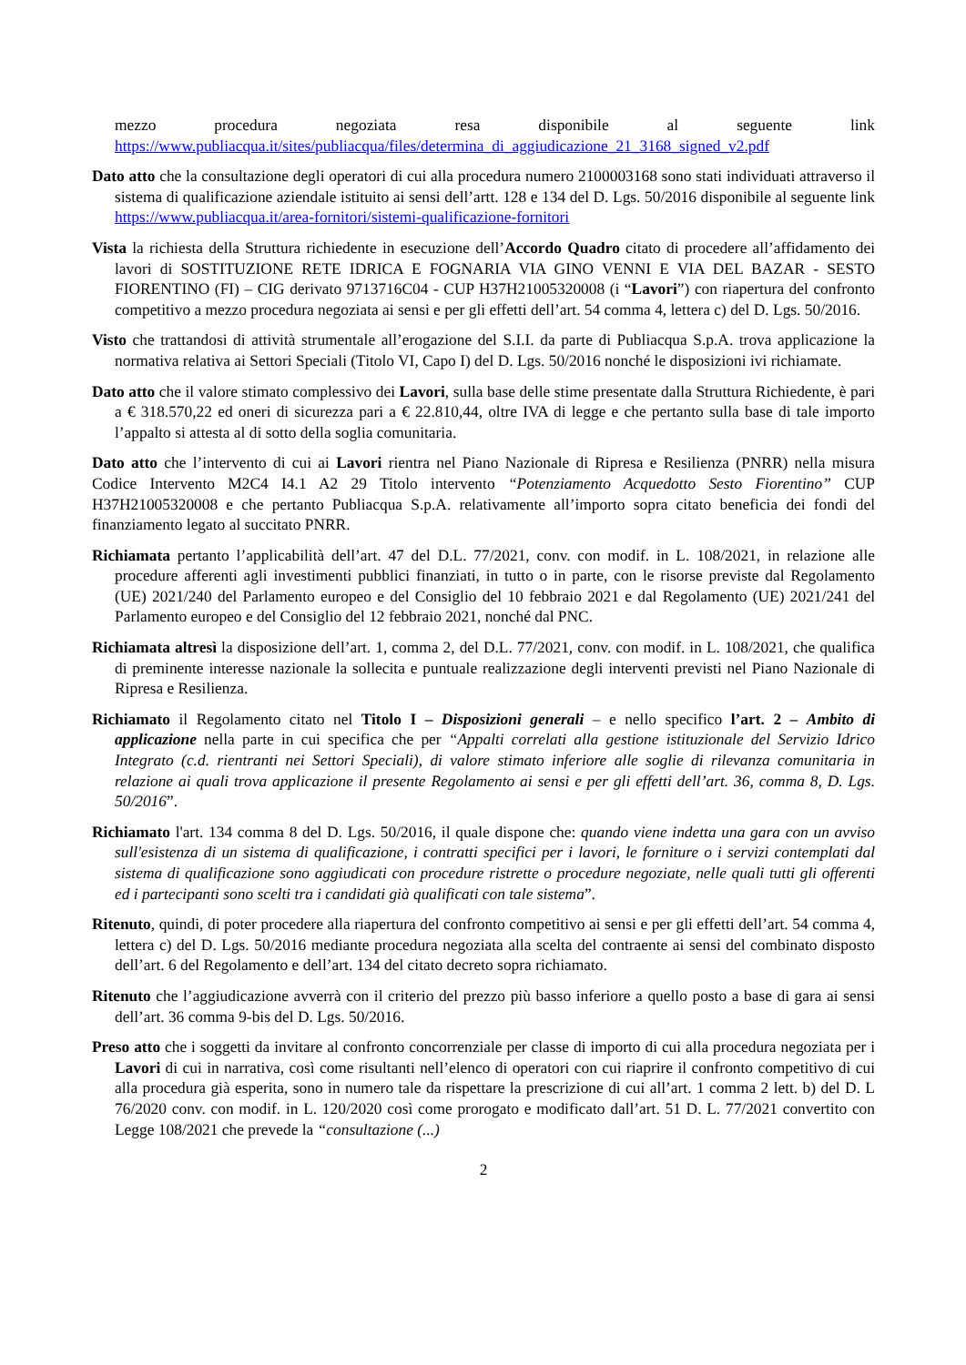mezzo procedura negoziata resa disponibile al seguente link
https://www.publiacqua.it/sites/publiacqua/files/determina_di_aggiudicazione_21_3168_signed_v2.pdf
Dato atto che la consultazione degli operatori di cui alla procedura numero 2100003168 sono stati individuati attraverso il sistema di qualificazione aziendale istituito ai sensi dell’artt. 128 e 134 del D. Lgs. 50/2016 disponibile al seguente link https://www.publiacqua.it/area-fornitori/sistemi-qualificazione-fornitori
Vista la richiesta della Struttura richiedente in esecuzione dell’Accordo Quadro citato di procedere all’affidamento dei lavori di SOSTITUZIONE RETE IDRICA E FOGNARIA VIA GINO VENNI E VIA DEL BAZAR - SESTO FIORENTINO (FI) – CIG derivato 9713716C04 - CUP H37H21005320008 (i “Lavori”) con riapertura del confronto competitivo a mezzo procedura negoziata ai sensi e per gli effetti dell’art. 54 comma 4, lettera c) del D. Lgs. 50/2016.
Visto che trattandosi di attività strumentale all’erogazione del S.I.I. da parte di Publiacqua S.p.A. trova applicazione la normativa relativa ai Settori Speciali (Titolo VI, Capo I) del D. Lgs. 50/2016 nonché le disposizioni ivi richiamate.
Dato atto che il valore stimato complessivo dei Lavori, sulla base delle stime presentate dalla Struttura Richiedente, è pari a € 318.570,22 ed oneri di sicurezza pari a € 22.810,44, oltre IVA di legge e che pertanto sulla base di tale importo l’appalto si attesta al di sotto della soglia comunitaria.
Dato atto che l’intervento di cui ai Lavori rientra nel Piano Nazionale di Ripresa e Resilienza (PNRR) nella misura Codice Intervento M2C4 I4.1 A2 29 Titolo intervento “Potenziamento Acquedotto Sesto Fiorentino” CUP H37H21005320008 e che pertanto Publiacqua S.p.A. relativamente all’importo sopra citato beneficia dei fondi del finanziamento legato al succitato PNRR.
Richiamata pertanto l’applicabilità dell’art. 47 del D.L. 77/2021, conv. con modif. in L. 108/2021, in relazione alle procedure afferenti agli investimenti pubblici finanziati, in tutto o in parte, con le risorse previste dal Regolamento (UE) 2021/240 del Parlamento europeo e del Consiglio del 10 febbraio 2021 e dal Regolamento (UE) 2021/241 del Parlamento europeo e del Consiglio del 12 febbraio 2021, nonché dal PNC.
Richiamata altresì la disposizione dell’art. 1, comma 2, del D.L. 77/2021, conv. con modif. in L. 108/2021, che qualifica di preminente interesse nazionale la sollecita e puntuale realizzazione degli interventi previsti nel Piano Nazionale di Ripresa e Resilienza.
Richiamato il Regolamento citato nel Titolo I – Disposizioni generali – e nello specifico l’art. 2 – Ambito di applicazione nella parte in cui specifica che per “Appalti correlati alla gestione istituzionale del Servizio Idrico Integrato (c.d. rientranti nei Settori Speciali), di valore stimato inferiore alle soglie di rilevanza comunitaria in relazione ai quali trova applicazione il presente Regolamento ai sensi e per gli effetti dell’art. 36, comma 8, D. Lgs. 50/2016”.
Richiamato l'art. 134 comma 8 del D. Lgs. 50/2016, il quale dispone che: quando viene indetta una gara con un avviso sull'esistenza di un sistema di qualificazione, i contratti specifici per i lavori, le forniture o i servizi contemplati dal sistema di qualificazione sono aggiudicati con procedure ristrette o procedure negoziate, nelle quali tutti gli offerenti ed i partecipanti sono scelti tra i candidati già qualificati con tale sistema”.
Ritenuto, quindi, di poter procedere alla riapertura del confronto competitivo ai sensi e per gli effetti dell’art. 54 comma 4, lettera c) del D. Lgs. 50/2016 mediante procedura negoziata alla scelta del contraente ai sensi del combinato disposto dell’art. 6 del Regolamento e dell’art. 134 del citato decreto sopra richiamato.
Ritenuto che l’aggiudicazione avverrà con il criterio del prezzo più basso inferiore a quello posto a base di gara ai sensi dell’art. 36 comma 9-bis del D. Lgs. 50/2016.
Preso atto che i soggetti da invitare al confronto concorrenziale per classe di importo di cui alla procedura negoziata per i Lavori di cui in narrativa, così come risultanti nell’elenco di operatori con cui riaprire il confronto competitivo di cui alla procedura già esperita, sono in numero tale da rispettare la prescrizione di cui all’art. 1 comma 2 lett. b) del D. L 76/2020 conv. con modif. in L. 120/2020 così come prorogato e modificato dall’art. 51 D. L. 77/2021 convertito con Legge 108/2021 che prevede la “consultazione (...)
2